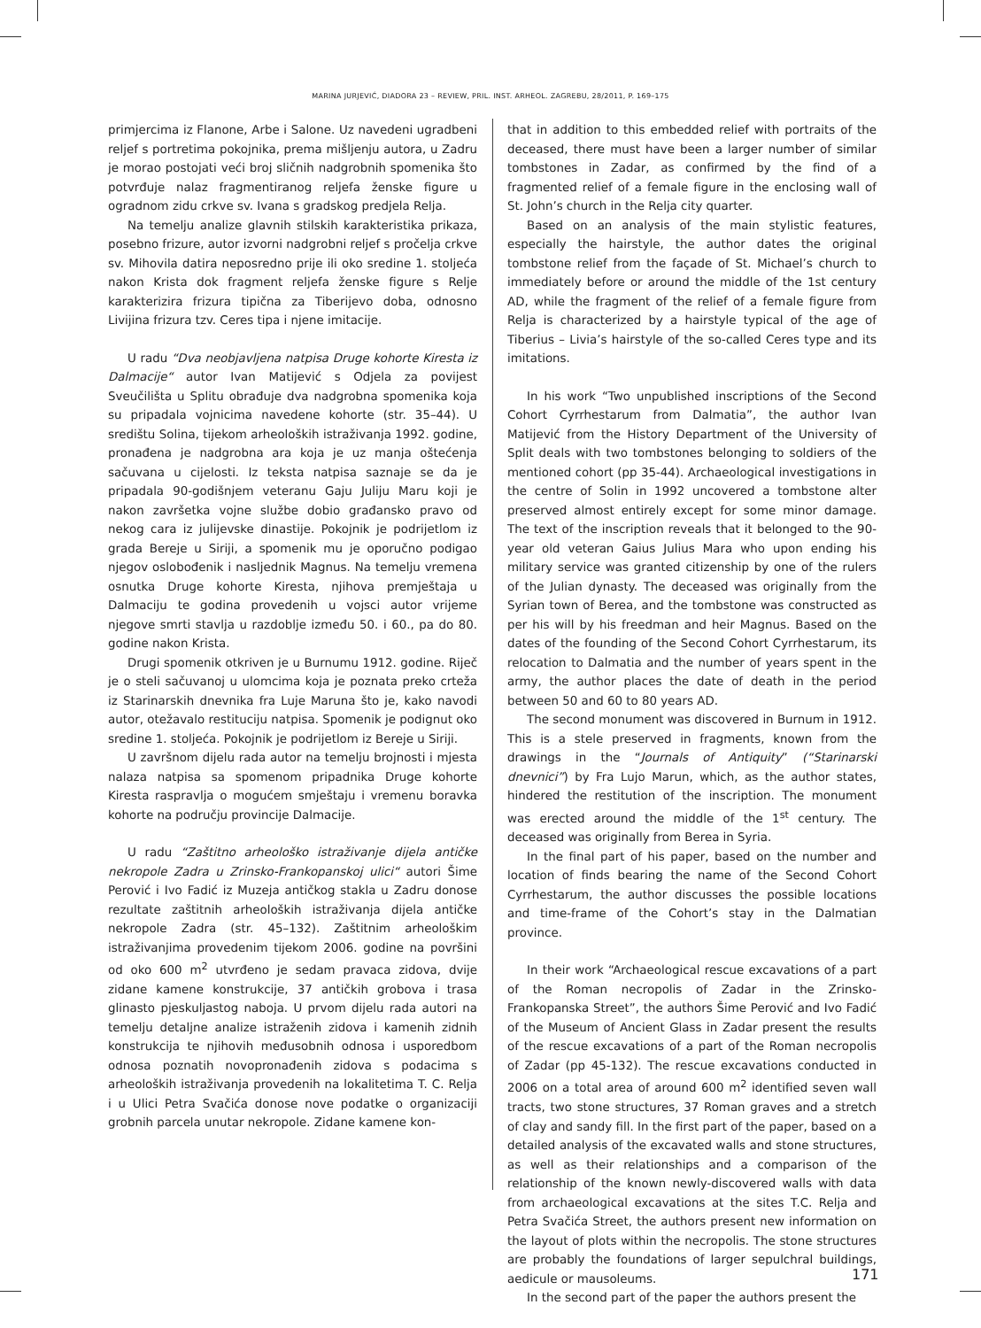MARINA JURJEVIĆ, DIADORA 23 – REVIEW, PRIL. INST. ARHEOL. ZAGREBU, 28/2011, P. 169–175
primjercima iz Flanone, Arbe i Salone. Uz navedeni ugradbeni reljef s portretima pokojnika, prema mišljenju autora, u Zadru je morao postojati veći broj sličnih nadgrobnih spomenika što potvrđuje nalaz fragmentiranog reljefa ženske figure u ogradnom zidu crkve sv. Ivana s gradskog predjela Relja.
Na temelju analize glavnih stilskih karakteristika prikaza, posebno frizure, autor izvorni nadgrobni reljef s pročelja crkve sv. Mihovila datira neposredno prije ili oko sredine 1. stoljeća nakon Krista dok fragment reljefa ženske figure s Relje karakterizira frizura tipična za Tiberijevo doba, odnosno Livijina frizura tzv. Ceres tipa i njene imitacije.
U radu “Dva neobjavljena natpisa Druge kohorte Kiresta iz Dalmacije“ autor Ivan Matijević s Odjela za povijest Sveučilišta u Splitu obrađuje dva nadgrobna spomenika koja su pripadala vojnicima navedene kohorte (str. 35–44). U središtu Solina, tijekom arheoloških istraživanja 1992. godine, pronađena je nadgrobna ara koja je uz manja oštećenja sačuvana u cijelosti. Iz teksta natpisa saznaje se da je pripadala 90-godišnjem veteranu Gaju Juliju Maru koji je nakon završetka vojne službe dobio građansko pravo od nekog cara iz julijevske dinastije. Pokojnik je podrijetlom iz grada Bereje u Siriji, a spomenik mu je oporučno podigao njegov oslobođenik i nasljednik Magnus. Na temelju vremena osnutka Druge kohorte Kiresta, njihova premještaja u Dalmaciju te godina provedenih u vojsci autor vrijeme njegove smrti stavlja u razdoblje između 50. i 60., pa do 80. godine nakon Krista.
Drugi spomenik otkriven je u Burnumu 1912. godine. Riječ je o steli sačuvanoj u ulomcima koja je poznata preko crteža iz Starinarskih dnevnika fra Luje Maruna što je, kako navodi autor, otežavalo restituciju natpisa. Spomenik je podignut oko sredine 1. stoljeća. Pokojnik je podrijetlom iz Bereje u Siriji.
U završnom dijelu rada autor na temelju brojnosti i mjesta nalaza natpisa sa spomenom pripadnika Druge kohorte Kiresta raspravlja o mogućem smještaju i vremenu boravka kohorte na području provincije Dalmacije.
U radu “Zaštitno arheološko istraživanje dijela antičke nekropole Zadra u Zrinsko-Frankopanskoj ulici“ autori Šime Perović i Ivo Fadić iz Muzeja antičkog stakla u Zadru donose rezultate zaštitnih arheoloških istraživanja dijela antičke nekropole Zadra (str. 45–132). Zaštitnim arheološkim istraživanjima provedenim tijekom 2006. godine na površini od oko 600 m<sup>2</sup> utvrđeno je sedam pravaca zidova, dvije zidane kamene konstrukcije, 37 antičkih grobova i trasa glinasto pjeskuljastog naboja. U prvom dijelu rada autori na temelju detaljne analize istraženih zidova i kamenih zidnih konstrukcija te njihovih međusobnih odnosa i usporedbom odnosa poznatih novopronađenih zidova s podacima s arheoloških istraživanja provedenih na lokalitetima T. C. Relja i u Ulici Petra Svačića donose nove podatke o organizaciji grobnih parcela unutar nekropole. Zidane kamene kon-
that in addition to this embedded relief with portraits of the deceased, there must have been a larger number of similar tombstones in Zadar, as confirmed by the find of a fragmented relief of a female figure in the enclosing wall of St. John’s church in the Relja city quarter.
Based on an analysis of the main stylistic features, especially the hairstyle, the author dates the original tombstone relief from the façade of St. Michael’s church to immediately before or around the middle of the 1st century AD, while the fragment of the relief of a female figure from Relja is characterized by a hairstyle typical of the age of Tiberius – Livia’s hairstyle of the so-called Ceres type and its imitations.
In his work “Two unpublished inscriptions of the Second Cohort Cyrrhestarum from Dalmatia”, the author Ivan Matijević from the History Department of the University of Split deals with two tombstones belonging to soldiers of the mentioned cohort (pp 35-44). Archaeological investigations in the centre of Solin in 1992 uncovered a tombstone alter preserved almost entirely except for some minor damage. The text of the inscription reveals that it belonged to the 90-year old veteran Gaius Julius Mara who upon ending his military service was granted citizenship by one of the rulers of the Julian dynasty. The deceased was originally from the Syrian town of Berea, and the tombstone was constructed as per his will by his freedman and heir Magnus. Based on the dates of the founding of the Second Cohort Cyrrhestarum, its relocation to Dalmatia and the number of years spent in the army, the author places the date of death in the period between 50 and 60 to 80 years AD.
The second monument was discovered in Burnum in 1912. This is a stele preserved in fragments, known from the drawings in the “Journals of Antiquity” (“Starinarski dnevnici”) by Fra Lujo Marun, which, as the author states, hindered the restitution of the inscription. The monument was erected around the middle of the 1<sup>st</sup> century. The deceased was originally from Berea in Syria.
In the final part of his paper, based on the number and location of finds bearing the name of the Second Cohort Cyrrhestarum, the author discusses the possible locations and time-frame of the Cohort’s stay in the Dalmatian province.
In their work “Archaeological rescue excavations of a part of the Roman necropolis of Zadar in the Zrinsko-Frankopanska Street”, the authors Šime Perović and Ivo Fadić of the Museum of Ancient Glass in Zadar present the results of the rescue excavations of a part of the Roman necropolis of Zadar (pp 45-132). The rescue excavations conducted in 2006 on a total area of around 600 m<sup>2</sup> identified seven wall tracts, two stone structures, 37 Roman graves and a stretch of clay and sandy fill. In the first part of the paper, based on a detailed analysis of the excavated walls and stone structures, as well as their relationships and a comparison of the relationship of the known newly-discovered walls with data from archaeological excavations at the sites T.C. Relja and Petra Svačića Street, the authors present new information on the layout of plots within the necropolis. The stone structures are probably the foundations of larger sepulchral buildings, aedicule or mausoleums.
In the second part of the paper the authors present the
171